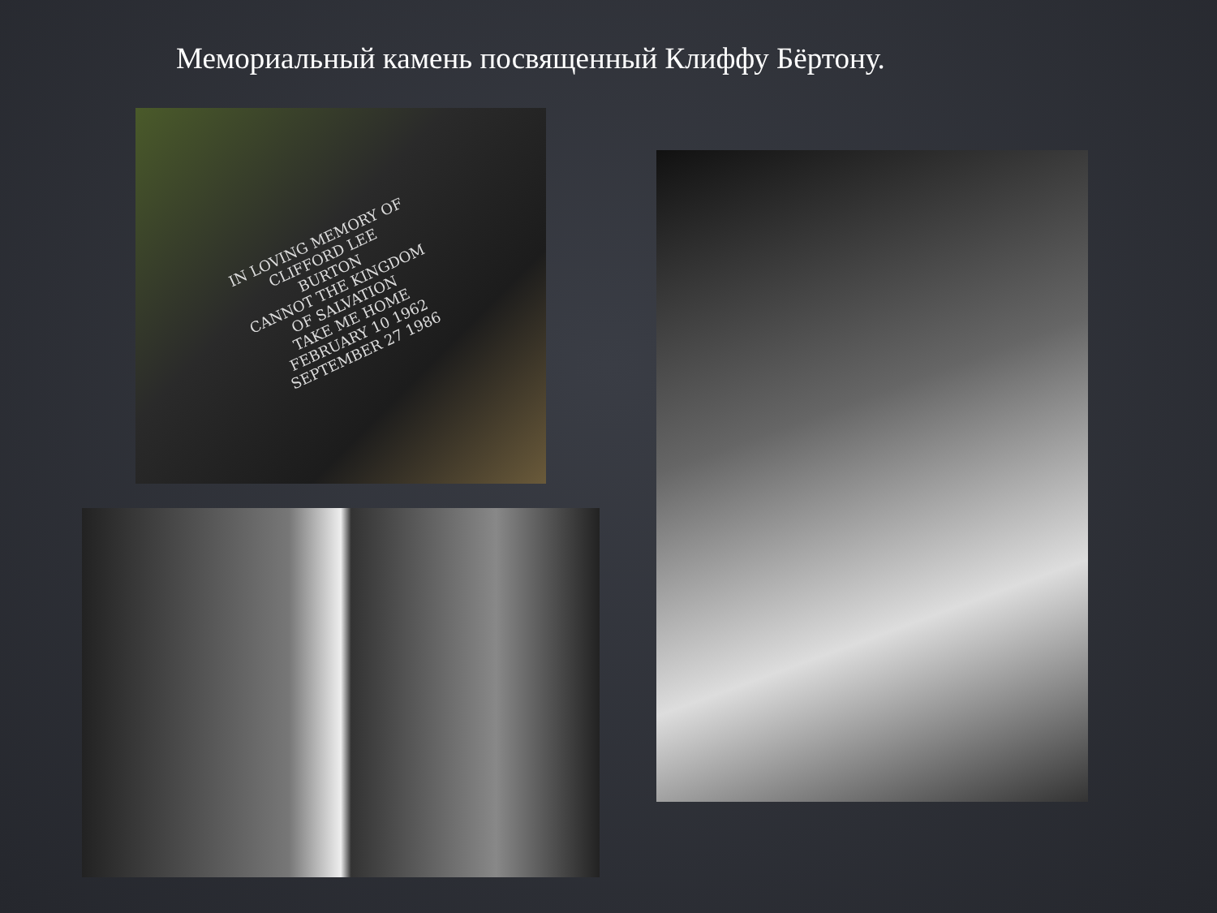Мемориальный камень посвященный Клиффу Бёртону.
IN LOVING MEMORY OF
CLIFFORD LEE
BURTON
CANNOT THE KINGDOM
OF SALVATION
TAKE ME HOME
FEBRUARY 10 1962
SEPTEMBER 27 1986